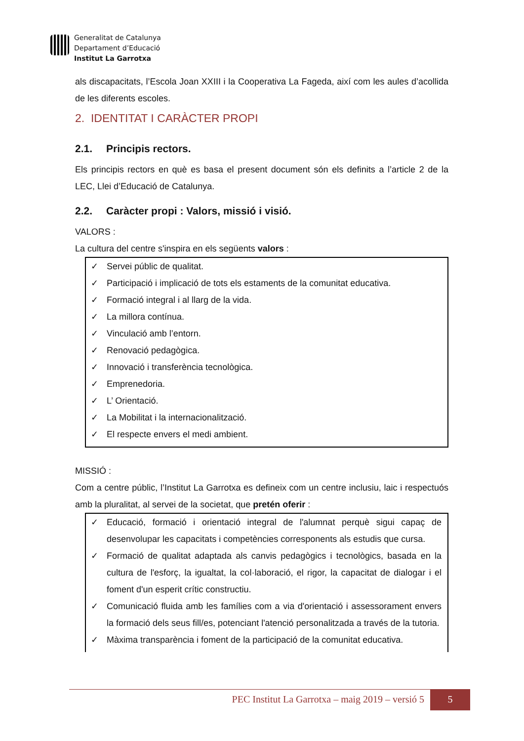Generalitat de Catalunya
Departament d’Educació
Institut La Garrotxa
als discapacitats, l’Escola Joan XXIII i la Cooperativa La Fageda, així com les aules d’acollida de les diferents escoles.
2. IDENTITAT I CARÀCTER PROPI
2.1. Principis rectors.
Els principis rectors en què es basa el present document són els definits a l’article 2 de la LEC, Llei d’Educació de Catalunya.
2.2. Caràcter propi : Valors, missió i visió.
VALORS :
La cultura del centre s'inspira en els següents valors :
✓ Servei públic de qualitat.
✓ Participació i implicació de tots els estaments de la comunitat educativa.
✓ Formació integral i al llarg de la vida.
✓ La millora contínua.
✓ Vinculació amb l’entorn.
✓ Renovació pedagògica.
✓ Innovació i transferència tecnològica.
✓ Emprenedoria.
✓ L’ Orientació.
✓ La Mobilitat i la internacionalització.
✓ El respecte envers el medi ambient.
MISSIÓ :
Com a centre públic, l’Institut La Garrotxa es defineix com un centre inclusiu, laic i respectuós amb la pluralitat, al servei de la societat, que pretén oferir :
✓ Educació, formació i orientació integral de l'alumnat perquè sigui capaç de desenvolupar les capacitats i competències corresponents als estudis que cursa.
✓ Formació de qualitat adaptada als canvis pedagògics i tecnològics, basada en la cultura de l'esforç, la igualtat, la col·laboració, el rigor, la capacitat de dialogar i el foment d'un esperit crític constructiu.
✓ Comunicació fluida amb les famílies com a via d'orientació i assessorament envers la formació dels seus fill/es, potenciant l'atenció personalitzada a través de la tutoria.
✓ Màxima transparència i foment de la participació de la comunitat educativa.
PEC Institut La Garrotxa – maig 2019 – versió 5 5